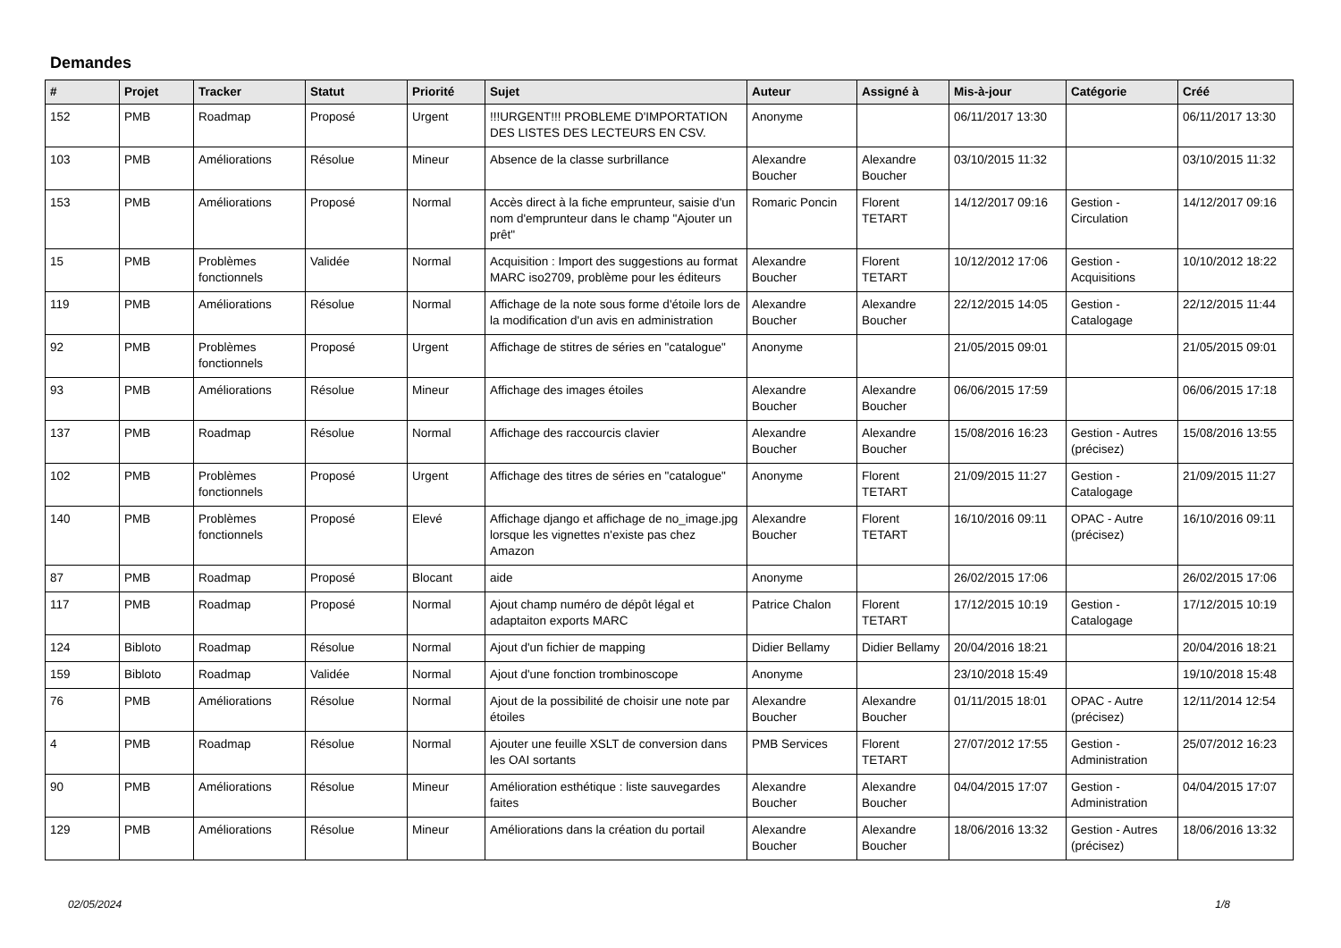Demandes
| # | Projet | Tracker | Statut | Priorité | Sujet | Auteur | Assigné à | Mis-à-jour | Catégorie | Créé |
| --- | --- | --- | --- | --- | --- | --- | --- | --- | --- | --- |
| 152 | PMB | Roadmap | Proposé | Urgent | !!!URGENT!!! PROBLEME D'IMPORTATION DES LISTES DES LECTEURS EN CSV. | Anonyme | | 06/11/2017 13:30 | | 06/11/2017 13:30 |
| 103 | PMB | Améliorations | Résolue | Mineur | Absence de la classe surbrillance | Alexandre Boucher | Alexandre Boucher | 03/10/2015 11:32 | | 03/10/2015 11:32 |
| 153 | PMB | Améliorations | Proposé | Normal | Accès direct à la fiche emprunteur, saisie d'un nom d'emprunteur dans le champ "Ajouter un prêt" | Romaric Poncin | Florent TETART | 14/12/2017 09:16 | Gestion - Circulation | 14/12/2017 09:16 |
| 15 | PMB | Problèmes fonctionnels | Validée | Normal | Acquisition : Import des suggestions au format MARC iso2709, problème pour les éditeurs | Alexandre Boucher | Florent TETART | 10/12/2012 17:06 | Gestion - Acquisitions | 10/10/2012 18:22 |
| 119 | PMB | Améliorations | Résolue | Normal | Affichage de la note sous forme d'étoile lors de la modification d'un avis en administration | Alexandre Boucher | Alexandre Boucher | 22/12/2015 14:05 | Gestion - Catalogage | 22/12/2015 11:44 |
| 92 | PMB | Problèmes fonctionnels | Proposé | Urgent | Affichage de stitres de séries en "catalogue" | Anonyme | | 21/05/2015 09:01 | | 21/05/2015 09:01 |
| 93 | PMB | Améliorations | Résolue | Mineur | Affichage des images étoiles | Alexandre Boucher | Alexandre Boucher | 06/06/2015 17:59 | | 06/06/2015 17:18 |
| 137 | PMB | Roadmap | Résolue | Normal | Affichage des raccourcis clavier | Alexandre Boucher | Alexandre Boucher | 15/08/2016 16:23 | Gestion - Autres (précisez) | 15/08/2016 13:55 |
| 102 | PMB | Problèmes fonctionnels | Proposé | Urgent | Affichage des titres de séries en "catalogue" | Anonyme | Florent TETART | 21/09/2015 11:27 | Gestion - Catalogage | 21/09/2015 11:27 |
| 140 | PMB | Problèmes fonctionnels | Proposé | Elevé | Affichage django et affichage de no_image.jpg lorsque les vignettes n'existe pas chez Amazon | Alexandre Boucher | Florent TETART | 16/10/2016 09:11 | OPAC - Autre (précisez) | 16/10/2016 09:11 |
| 87 | PMB | Roadmap | Proposé | Blocant | aide | Anonyme | | 26/02/2015 17:06 | | 26/02/2015 17:06 |
| 117 | PMB | Roadmap | Proposé | Normal | Ajout champ numéro de dépôt légal et adaptaiton exports MARC | Patrice Chalon | Florent TETART | 17/12/2015 10:19 | Gestion - Catalogage | 17/12/2015 10:19 |
| 124 | Bibloto | Roadmap | Résolue | Normal | Ajout d'un fichier de mapping | Didier Bellamy | Didier Bellamy | 20/04/2016 18:21 | | 20/04/2016 18:21 |
| 159 | Bibloto | Roadmap | Validée | Normal | Ajout d'une fonction trombinoscope | Anonyme | | 23/10/2018 15:49 | | 19/10/2018 15:48 |
| 76 | PMB | Améliorations | Résolue | Normal | Ajout de la possibilité de choisir une note par étoiles | Alexandre Boucher | Alexandre Boucher | 01/11/2015 18:01 | OPAC - Autre (précisez) | 12/11/2014 12:54 |
| 4 | PMB | Roadmap | Résolue | Normal | Ajouter une feuille XSLT de conversion dans les OAI sortants | PMB Services | Florent TETART | 27/07/2012 17:55 | Gestion - Administration | 25/07/2012 16:23 |
| 90 | PMB | Améliorations | Résolue | Mineur | Amélioration esthétique : liste sauvegardes faites | Alexandre Boucher | Alexandre Boucher | 04/04/2015 17:07 | Gestion - Administration | 04/04/2015 17:07 |
| 129 | PMB | Améliorations | Résolue | Mineur | Améliorations dans la création du portail | Alexandre Boucher | Alexandre Boucher | 18/06/2016 13:32 | Gestion - Autres (précisez) | 18/06/2016 13:32 |
02/05/2024 1/8